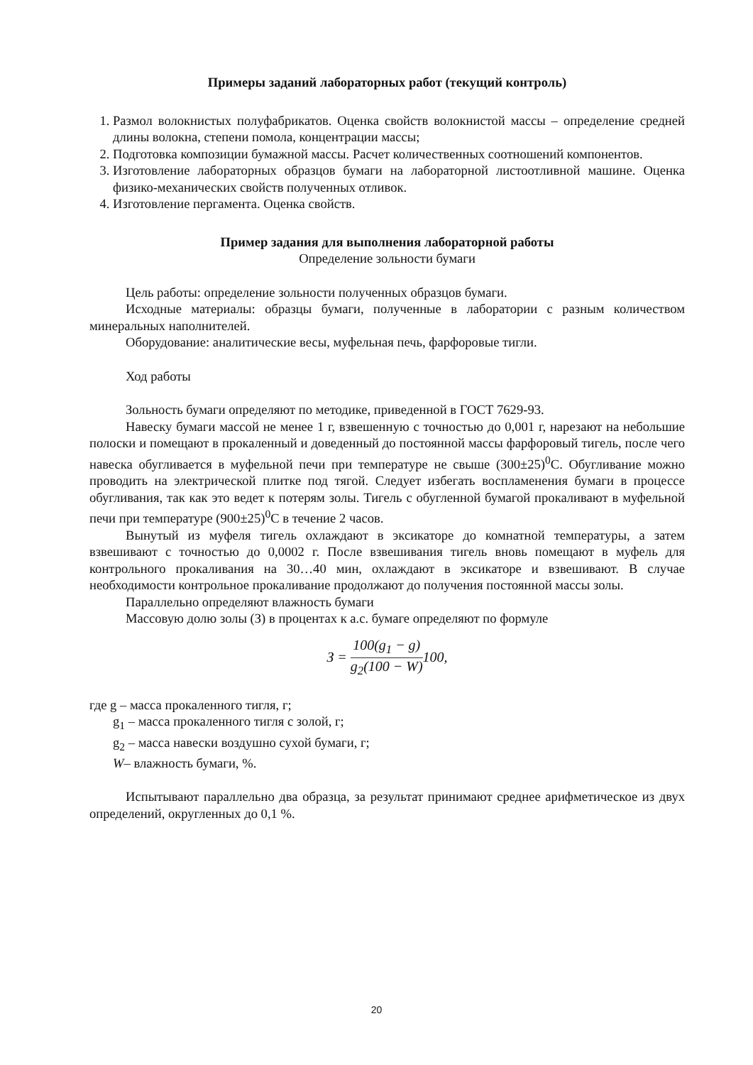Примеры заданий лабораторных работ (текущий контроль)
1. Размол волокнистых полуфабрикатов. Оценка свойств волокнистой массы – определение средней длины волокна, степени помола, концентрации массы;
2. Подготовка композиции бумажной массы. Расчет количественных соотношений компонентов.
3. Изготовление лабораторных образцов бумаги на лабораторной листоотливной машине. Оценка физико-механических свойств полученных отливок.
4. Изготовление пергамента. Оценка свойств.
Пример задания для выполнения лабораторной работы
Определение зольности бумаги
Цель работы: определение зольности полученных образцов бумаги.
Исходные материалы: образцы бумаги, полученные в лаборатории с разным количеством минеральных наполнителей.
Оборудование: аналитические весы, муфельная печь, фарфоровые тигли.
Ход работы
Зольность бумаги определяют по методике, приведенной в ГОСТ 7629-93.
Навеску бумаги массой не менее 1 г, взвешенную с точностью до 0,001 г, нарезают на небольшие полоски и помещают в прокаленный и доведенный до постоянной массы фарфоровый тигель, после чего навеска обугливается в муфельной печи при температуре не свыше (300±25)<sup>0</sup>С. Обугливание можно проводить на электрической плитке под тягой. Следует избегать воспламенения бумаги в процессе обугливания, так как это ведет к потерям золы. Тигель с обугленной бумагой прокаливают в муфельной печи при температуре (900±25)<sup>0</sup>С в течение 2 часов.
Вынутый из муфеля тигель охлаждают в эксикаторе до комнатной температуры, а затем взвешивают с точностью до 0,0002 г. После взвешивания тигель вновь помещают в муфель для контрольного прокаливания на 30…40 мин, охлаждают в эксикаторе и взвешивают. В случае необходимости контрольное прокаливание продолжают до получения постоянной массы золы.
Параллельно определяют влажность бумаги
Массовую долю золы (З) в процентах к а.с. бумаге определяют по формуле
З = 100(g<sub>1</sub> − g) g<sub>2</sub>(100 − W) 100,
где g – масса прокаленного тигля, г;
g<sub>1</sub> – масса прокаленного тигля с золой, г;
g<sub>2</sub> – масса навески воздушно сухой бумаги, г;
W– влажность бумаги, %.
Испытывают параллельно два образца, за результат принимают среднее арифметическое из двух определений, округленных до 0,1 %.
20